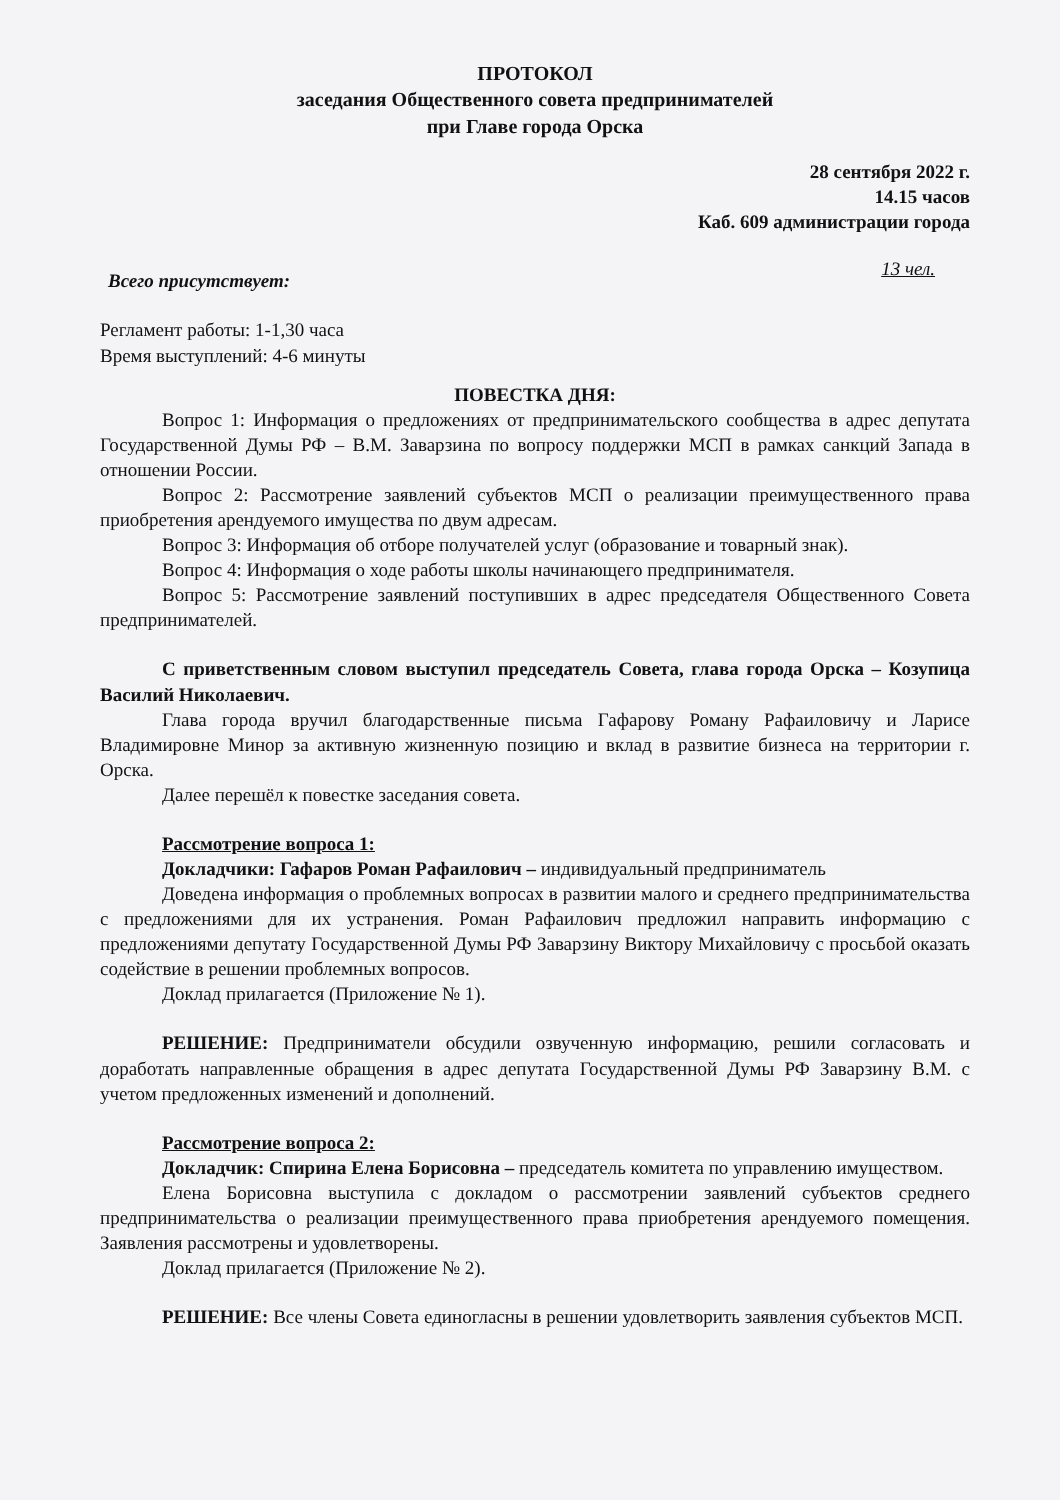ПРОТОКОЛ
заседания Общественного совета предпринимателей
при Главе города Орска
28 сентября 2022 г.
14.15 часов
Каб. 609 администрации города
Всего присутствует: 13 чел.
Регламент работы: 1-1,30 часа
Время выступлений: 4-6 минуты
ПОВЕСТКА ДНЯ:
Вопрос 1: Информация о предложениях от предпринимательского сообщества в адрес депутата Государственной Думы РФ – В.М. Заварзина по вопросу поддержки МСП в рамках санкций Запада в отношении России.
Вопрос 2: Рассмотрение заявлений субъектов МСП о реализации преимущественного права приобретения арендуемого имущества по двум адресам.
Вопрос 3: Информация об отборе получателей услуг (образование и товарный знак).
Вопрос 4: Информация о ходе работы школы начинающего предпринимателя.
Вопрос 5: Рассмотрение заявлений поступивших в адрес председателя Общественного Совета предпринимателей.
С приветственным словом выступил председатель Совета, глава города Орска – Козупица Василий Николаевич.
Глава города вручил благодарственные письма Гафарову Роману Рафаиловичу и Ларисе Владимировне Минор за активную жизненную позицию и вклад в развитие бизнеса на территории г. Орска.
Далее перешёл к повестке заседания совета.
Рассмотрение вопроса 1:
Докладчики: Гафаров Роман Рафаилович – индивидуальный предприниматель
Доведена информация о проблемных вопросах в развитии малого и среднего предпринимательства с предложениями для их устранения. Роман Рафаилович предложил направить информацию с предложениями депутату Государственной Думы РФ Заварзину Виктору Михайловичу с просьбой оказать содействие в решении проблемных вопросов.
Доклад прилагается (Приложение № 1).
РЕШЕНИЕ: Предприниматели обсудили озвученную информацию, решили согласовать и доработать направленные обращения в адрес депутата Государственной Думы РФ Заварзину В.М. с учетом предложенных изменений и дополнений.
Рассмотрение вопроса 2:
Докладчик: Спирина Елена Борисовна – председатель комитета по управлению имуществом.
Елена Борисовна выступила с докладом о рассмотрении заявлений субъектов среднего предпринимательства о реализации преимущественного права приобретения арендуемого помещения. Заявления рассмотрены и удовлетворены.
Доклад прилагается (Приложение № 2).
РЕШЕНИЕ: Все члены Совета единогласны в решении удовлетворить заявления субъектов МСП.